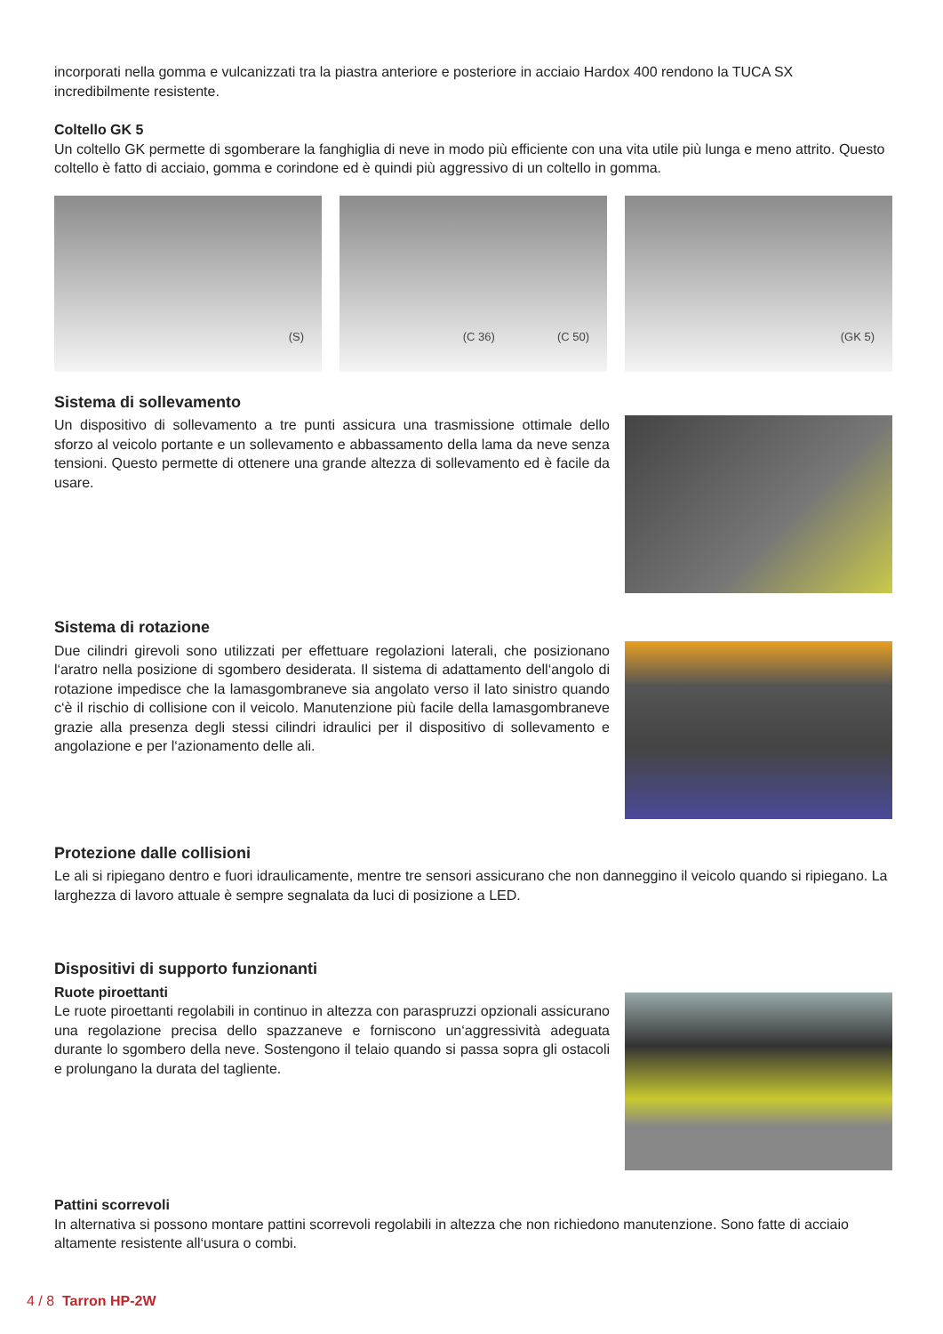incorporati nella gomma e vulcanizzati tra la piastra anteriore e posteriore in acciaio Hardox 400 rendono la TUCA SX incredibilmente resistente.
Coltello GK 5
Un coltello GK permette di sgomberare la fanghiglia di neve in modo più efficiente con una vita utile più lunga e meno attrito. Questo coltello è fatto di acciaio, gomma e corindone ed è quindi più aggressivo di un coltello in gomma.
(S) (C 36) (C 50) (GK 5)
Sistema di sollevamento
Un dispositivo di sollevamento a tre punti assicura una trasmissione ottimale dello sforzo al veicolo portante e un sollevamento e abbassamento della lama da neve senza tensioni. Questo permette di ottenere una grande altezza di sollevamento ed è facile da usare.
Sistema di rotazione
Due cilindri girevoli sono utilizzati per effettuare regolazioni laterali, che posizionano l‘aratro nella posizione di sgombero desiderata. Il sistema di adattamento dell‘angolo di rotazione impedisce che la lamasgombraneve sia angolato verso il lato sinistro quando c‘è il rischio di collisione con il veicolo. Manutenzione più facile della lamasgombraneve grazie alla presenza degli stessi cilindri idraulici per il dispositivo di sollevamento e angolazione e per l‘azionamento delle ali.
Protezione dalle collisioni
Le ali si ripiegano dentro e fuori idraulicamente, mentre tre sensori assicurano che non danneggino il veicolo quando si ripiegano. La larghezza di lavoro attuale è sempre segnalata da luci di posizione a LED.
Dispositivi di supporto funzionanti
Ruote piroettanti
Le ruote piroettanti regolabili in continuo in altezza con paraspruzzi opzionali assicurano una regolazione precisa dello spazzaneve e forniscono un‘aggressività adeguata durante lo sgombero della neve. Sostengono il telaio quando si passa sopra gli ostacoli e prolungano la durata del tagliente.
Pattini scorrevoli
In alternativa si possono montare pattini scorrevoli regolabili in altezza che non richiedono manutenzione. Sono fatte di acciaio altamente resistente all‘usura o combi.
4 / 8 Tarron HP-2W